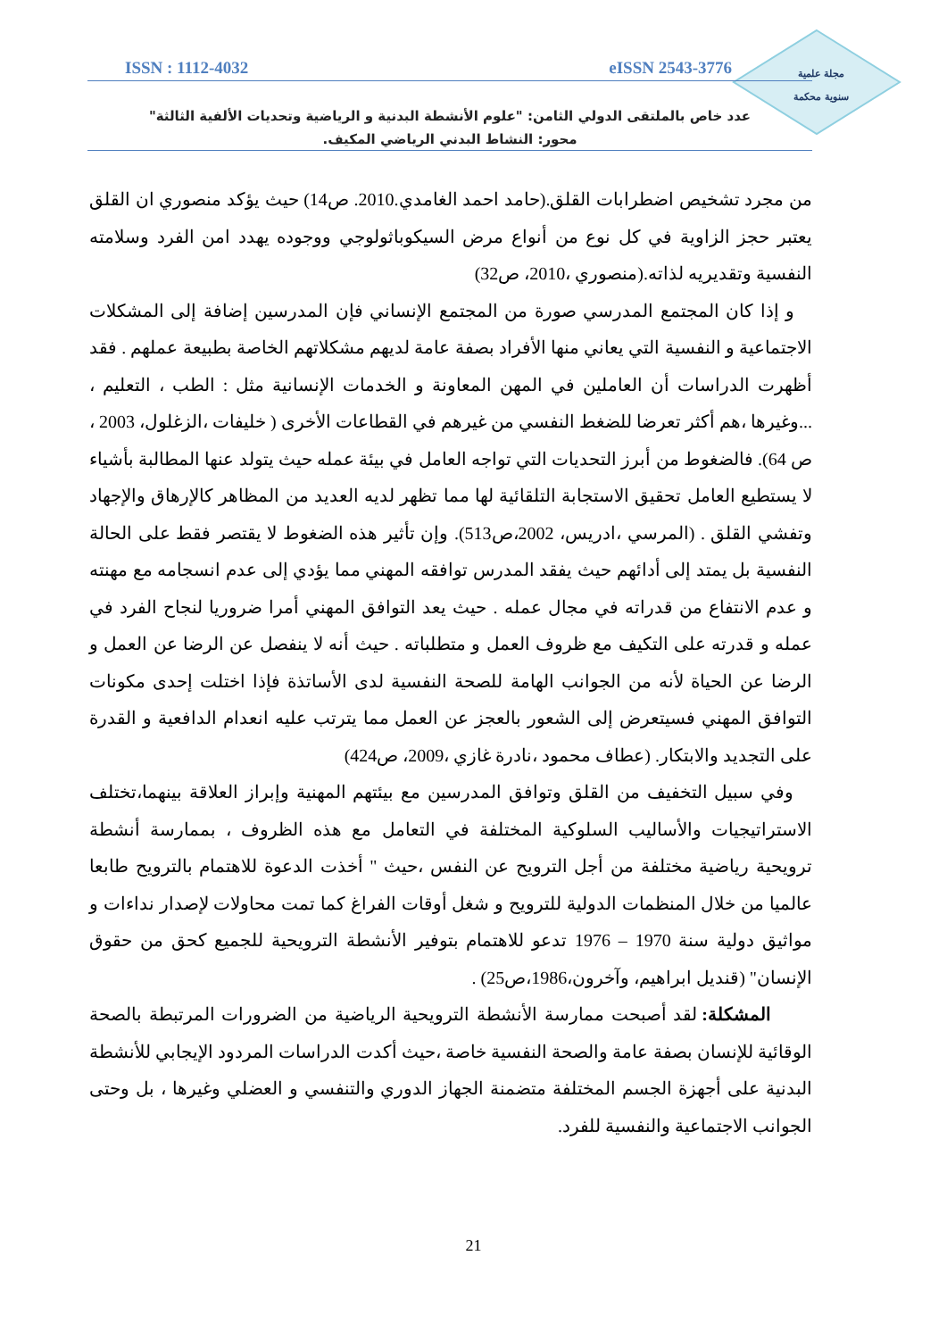مجلة علمية
سنوية محكمة
ISSN : 1112-4032 eISSN 2543-3776
عدد خاص بالملتقى الدولي الثامن: "علوم الأنشطة البدنية و الرياضية وتحديات الألفية الثالثة"
محور: النشاط البدني الرياضي المكيف.
من مجرد تشخيص اضطرابات القلق.(حامد احمد الغامدي.2010. ص14) حيث يؤكد منصوري ان القلق يعتبر حجز الزاوية في كل نوع من أنواع مرض السيكوباثولوجي ووجوده يهدد امن الفرد وسلامته النفسية وتقديريه لذاته.(منصوري ،2010، ص32)
و إذا كان المجتمع المدرسي صورة من المجتمع الإنساني فإن المدرسين إضافة إلى المشكلات الاجتماعية و النفسية التي يعاني منها الأفراد بصفة عامة لديهم مشكلاتهم الخاصة بطبيعة عملهم . فقد أظهرت الدراسات أن العاملين في المهن المعاونة و الخدمات الإنسانية مثل : الطب ، التعليم ، ...وغيرها ،هم أكثر تعرضا للضغط النفسي من غيرهم في القطاعات الأخرى ( خليفات ،الزغلول، 2003 ، ص 64). فالضغوط من أبرز التحديات التي تواجه العامل في بيئة عمله حيث يتولد عنها المطالبة بأشياء لا يستطيع العامل تحقيق الاستجابة التلقائية لها مما تظهر لديه العديد من المظاهر كالإرهاق والإجهاد وتفشي القلق . (المرسي ،ادريس، 2002،ص513). وإن تأثير هذه الضغوط لا يقتصر فقط على الحالة النفسية بل يمتد إلى أدائهم حيث يفقد المدرس توافقه المهني مما يؤدي إلى عدم انسجامه مع مهنته و عدم الانتفاع من قدراته في مجال عمله . حيث يعد التوافق المهني أمرا ضروريا لنجاح الفرد في عمله و قدرته على التكيف مع ظروف العمل و متطلباته . حيث أنه لا ينفصل عن الرضا عن العمل و الرضا عن الحياة لأنه من الجوانب الهامة للصحة النفسية لدى الأساتذة فإذا اختلت إحدى مكونات التوافق المهني فسيتعرض إلى الشعور بالعجز عن العمل مما يترتب عليه انعدام الدافعية و القدرة على التجديد والابتكار. (عطاف محمود ،نادرة غازي ،2009، ص424)
وفي سبيل التخفيف من القلق وتوافق المدرسين مع بيئتهم المهنية وإبراز العلاقة بينهما،تختلف الاستراتيجيات والأساليب السلوكية المختلفة في التعامل مع هذه الظروف ، بممارسة أنشطة ترويحية رياضية مختلفة من أجل الترويح عن النفس ،حيث " أخذت الدعوة للاهتمام بالترويح طابعا عالميا من خلال المنظمات الدولية للترويح و شغل أوقات الفراغ كما تمت محاولات لإصدار نداءات و مواثيق دولية سنة 1970 – 1976 تدعو للاهتمام بتوفير الأنشطة الترويحية للجميع كحق من حقوق الإنسان" (قنديل ابراهيم، وآخرون،1986،ص25) .
المشكلة: لقد أصبحت ممارسة الأنشطة الترويحية الرياضية من الضرورات المرتبطة بالصحة الوقائية للإنسان بصفة عامة والصحة النفسية خاصة ،حيث أكدت الدراسات المردود الإيجابي للأنشطة البدنية على أجهزة الجسم المختلفة متضمنة الجهاز الدوري والتنفسي و العضلي وغيرها ، بل وحتى الجوانب الاجتماعية والنفسية للفرد.
21